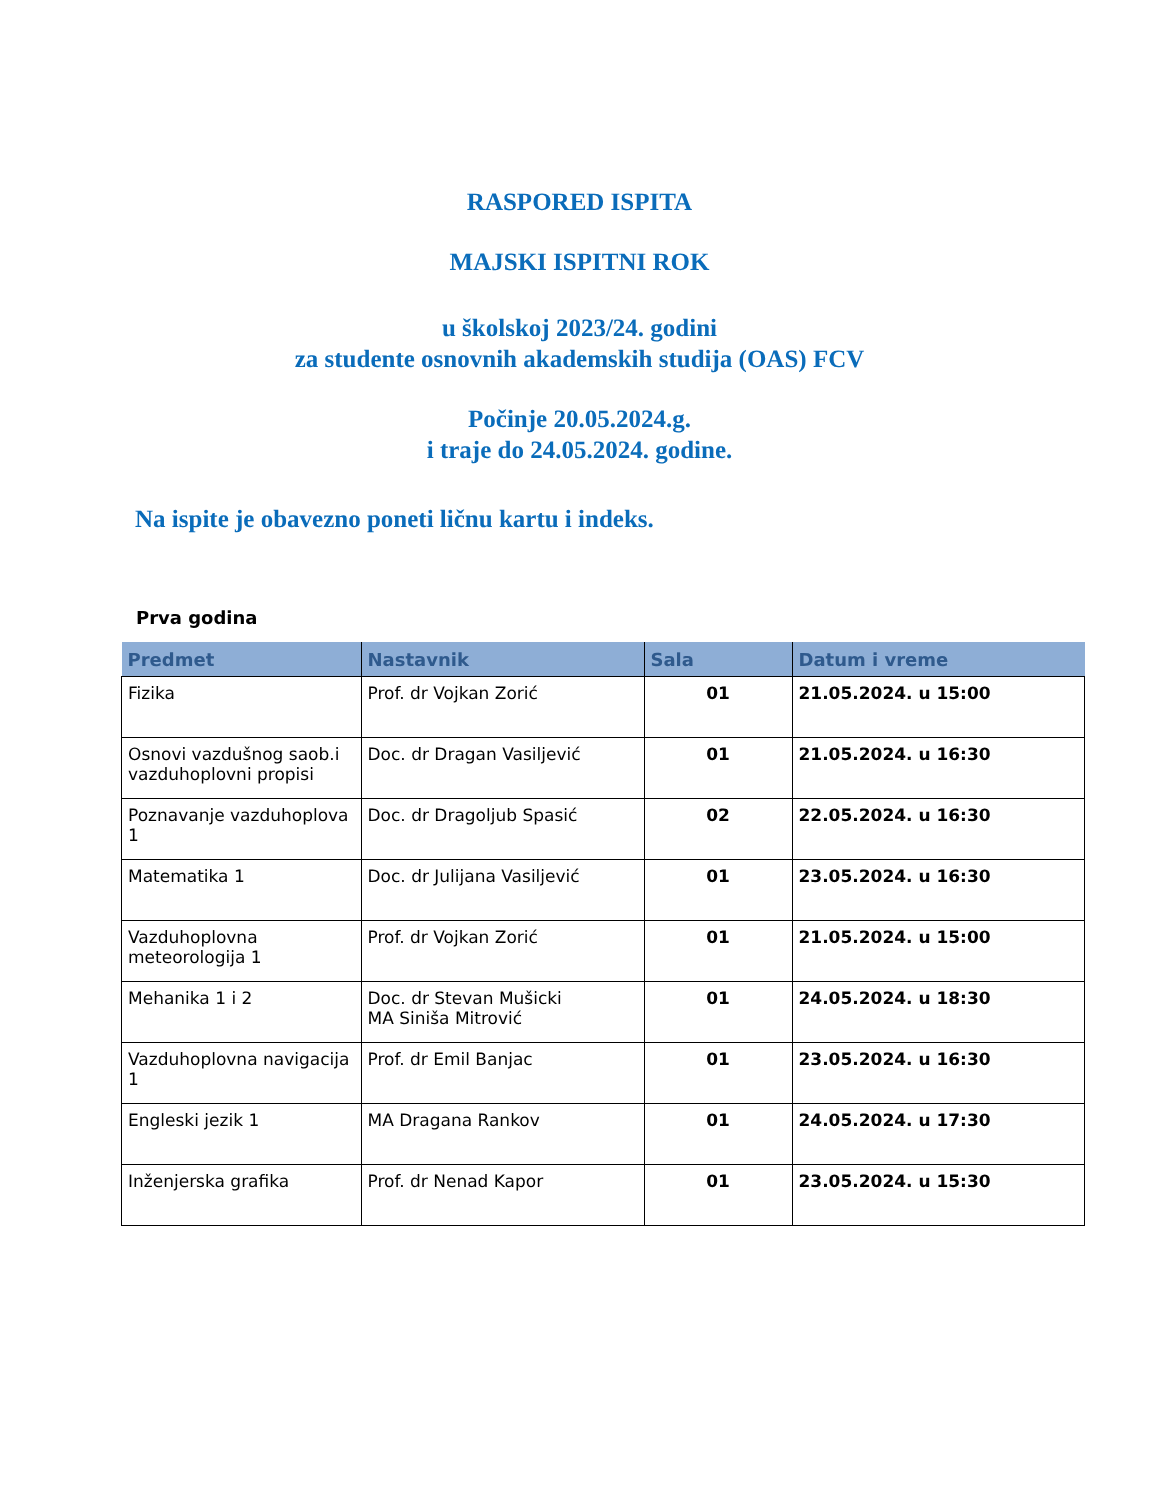RASPORED ISPITA
MAJSKI ISPITNI ROK
u školskoj 2023/24. godini
za studente osnovnih akademskih studija (OAS) FCV
Počinje 20.05.2024.g.
i traje do 24.05.2024. godine.
Na ispite je obavezno poneti ličnu kartu i indeks.
Prva godina
| Predmet | Nastavnik | Sala | Datum i vreme |
| --- | --- | --- | --- |
| Fizika | Prof. dr Vojkan Zorić | 01 | 21.05.2024. u 15:00 |
| Osnovi vazdušnog saob.i vazduhoplovni propisi | Doc. dr Dragan Vasiljević | 01 | 21.05.2024. u 16:30 |
| Poznavanje vazduhoplova 1 | Doc. dr Dragoljub Spasić | 02 | 22.05.2024. u 16:30 |
| Matematika 1 | Doc. dr Julijana Vasiljević | 01 | 23.05.2024. u 16:30 |
| Vazduhoplovna meteorologija 1 | Prof. dr Vojkan Zorić | 01 | 21.05.2024. u 15:00 |
| Mehanika 1 i 2 | Doc. dr Stevan Mušicki MA Siniša Mitrović | 01 | 24.05.2024. u 18:30 |
| Vazduhoplovna navigacija 1 | Prof. dr Emil Banjac | 01 | 23.05.2024. u 16:30 |
| Engleski jezik 1 | MA Dragana Rankov | 01 | 24.05.2024. u 17:30 |
| Inženjerska grafika | Prof. dr Nenad Kapor | 01 | 23.05.2024. u 15:30 |